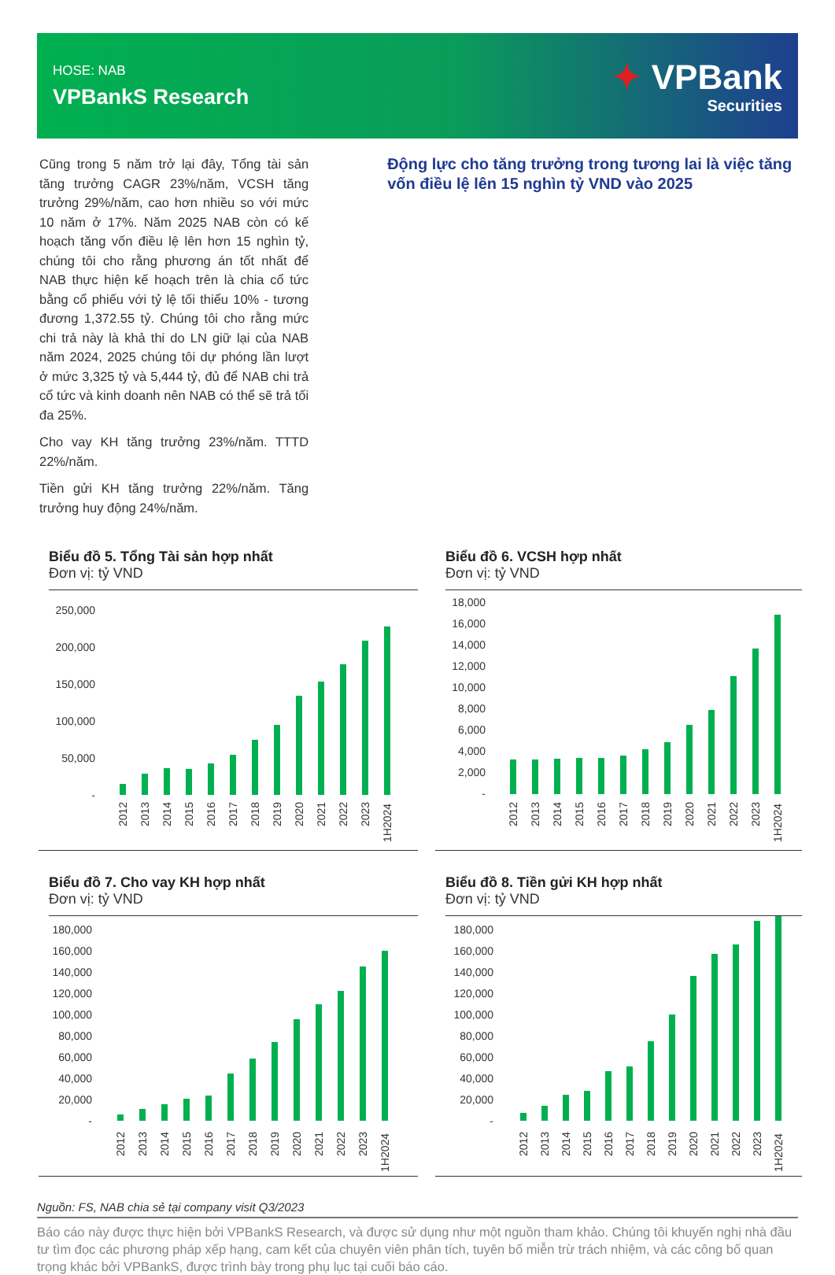HOSE: NAB
VPBankS Research
✦ VPBank
Securities
Cũng trong 5 năm trở lại đây, Tổng tài sản tăng trưởng CAGR 23%/năm, VCSH tăng trưởng 29%/năm, cao hơn nhiều so với mức 10 năm ở 17%. Năm 2025 NAB còn có kế hoạch tăng vốn điều lệ lên hơn 15 nghìn tỷ, chúng tôi cho rằng phương án tốt nhất để NAB thực hiện kế hoạch trên là chia cổ tức bằng cổ phiếu với tỷ lệ tối thiểu 10% - tương đương 1,372.55 tỷ. Chúng tôi cho rằng mức chi trả này là khả thi do LN giữ lại của NAB năm 2024, 2025 chúng tôi dự phóng lần lượt ở mức 3,325 tỷ và 5,444 tỷ, đủ để NAB chi trả cổ tức và kinh doanh nên NAB có thể sẽ trả tối đa 25%.
Cho vay KH tăng trưởng 23%/năm. TTTD 22%/năm.
Tiền gửi KH tăng trưởng 22%/năm. Tăng trưởng huy động 24%/năm.
Động lực cho tăng trưởng trong tương lai là việc tăng vốn điều lệ lên 15 nghìn tỷ VND vào 2025
Biểu đồ 5. Tổng Tài sản hợp nhất
Đơn vị: tỷ VND
250,000
200,000
150,000
100,000
50,000
-
2012
2013
2014
2015
2016
2017
2018
2019
2020
2021
2022
2023
1H2024
Biểu đồ 6. VCSH hợp nhất
Đơn vị: tỷ VND
18,000
16,000
14,000
12,000
10,000
8,000
6,000
4,000
2,000
-
2012
2013
2014
2015
2016
2017
2018
2019
2020
2021
2022
2023
1H2024
Biểu đồ 7. Cho vay KH hợp nhất
Đơn vị: tỷ VND
180,000
160,000
140,000
120,000
100,000
80,000
60,000
40,000
20,000
-
2012
2013
2014
2015
2016
2017
2018
2019
2020
2021
2022
2023
1H2024
Biểu đồ 8. Tiền gửi KH hợp nhất
Đơn vị: tỷ VND
180,000
160,000
140,000
120,000
100,000
80,000
60,000
40,000
20,000
-
2012
2013
2014
2015
2016
2017
2018
2019
2020
2021
2022
2023
1H2024
Nguồn: FS, NAB chia sẻ tại company visit Q3/2023
Báo cáo này được thực hiện bởi VPBankS Research, và được sử dụng như một nguồn tham khảo. Chúng tôi khuyến nghị nhà đầu tư tìm đọc các phương pháp xếp hạng, cam kết của chuyên viên phân tích, tuyên bố miễn trừ trách nhiệm, và các công bố quan trọng khác bởi VPBankS, được trình bày trong phụ lục tại cuối báo cáo.